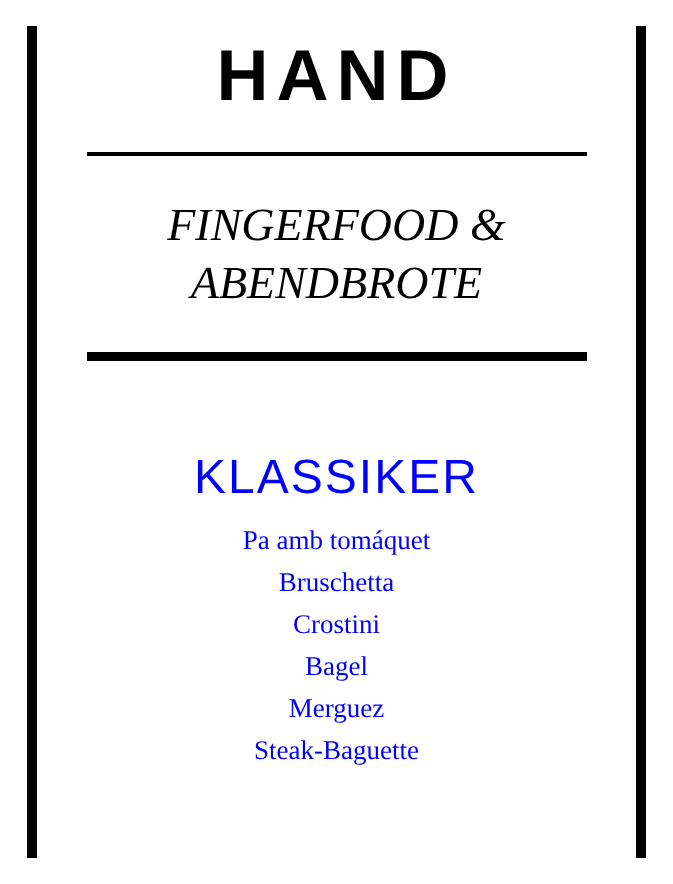HAND
FINGERFOOD &
ABENDBROTE
KLASSIKER
Pa amb tomáquet
Bruschetta
Crostini
Bagel
Merguez
Steak-Baguette